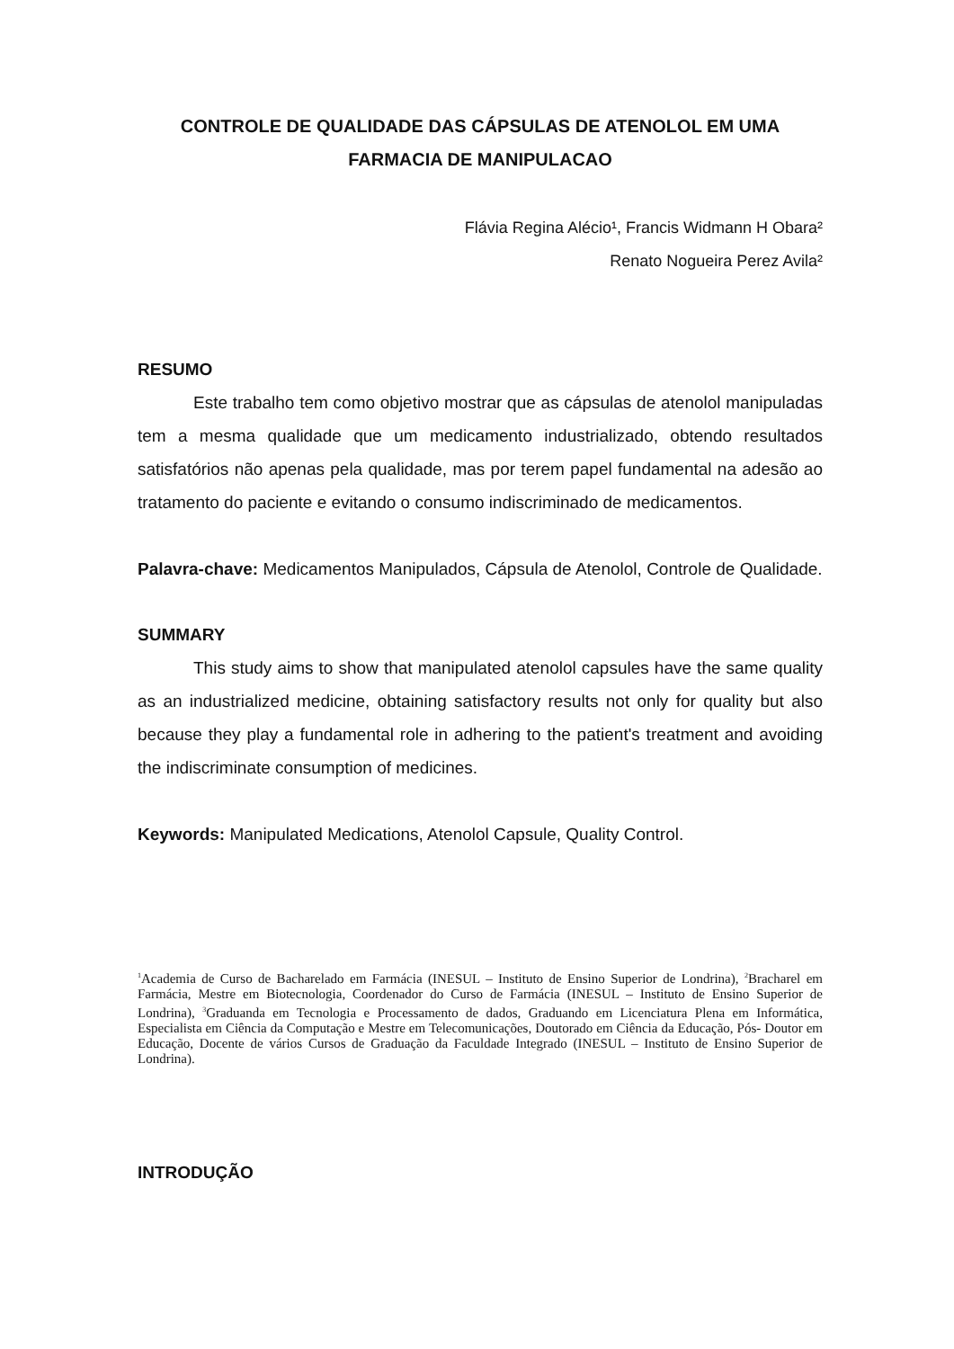CONTROLE DE QUALIDADE DAS CÁPSULAS DE ATENOLOL EM UMA FARMACIA DE MANIPULACAO
Flávia Regina Alécio¹, Francis Widmann H Obara²
Renato Nogueira Perez Avila²
RESUMO
Este trabalho tem como objetivo mostrar que as cápsulas de atenolol manipuladas tem a mesma qualidade que um medicamento industrializado, obtendo resultados satisfatórios não apenas pela qualidade, mas por terem papel fundamental na adesão ao tratamento do paciente e evitando o consumo indiscriminado de medicamentos.
Palavra-chave: Medicamentos Manipulados, Cápsula de Atenolol, Controle de Qualidade.
SUMMARY
This study aims to show that manipulated atenolol capsules have the same quality as an industrialized medicine, obtaining satisfactory results not only for quality but also because they play a fundamental role in adhering to the patient's treatment and avoiding the indiscriminate consumption of medicines.
Keywords: Manipulated Medications, Atenolol Capsule, Quality Control.
<sup>1</sup> Academia de Curso de Bacharelado em Farmácia (INESUL – Instituto de Ensino Superior de Londrina), <sup>2</sup>Bracharel em Farmácia, Mestre em Biotecnologia, Coordenador do Curso de Farmácia (INESUL – Instituto de Ensino Superior de Londrina), <sup>3</sup>Graduanda em Tecnologia e Processamento de dados, Graduando em Licenciatura Plena em Informática, Especialista em Ciência da Computação e Mestre em Telecomunicações, Doutorado em Ciência da Educação, Pós- Doutor em Educação, Docente de vários Cursos de Graduação da Faculdade Integrado (INESUL – Instituto de Ensino Superior de Londrina).
INTRODUÇÃO